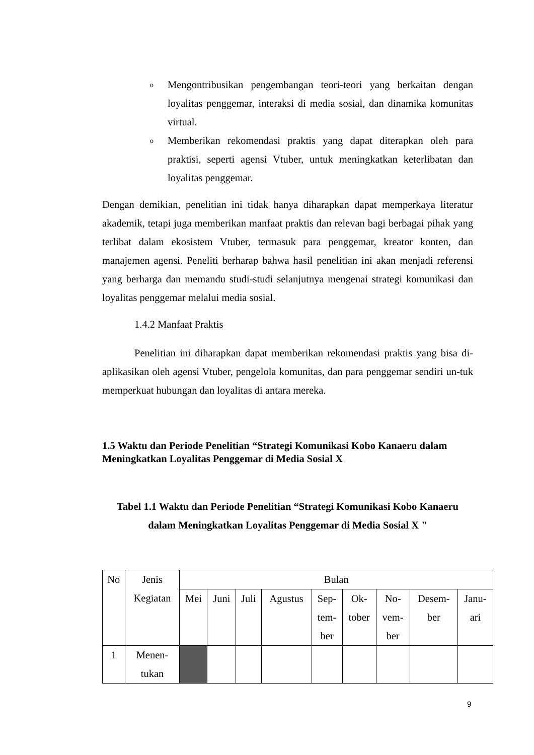o
Mengontribusikan pengembangan teori-teori yang berkaitan dengan loyalitas penggemar, interaksi di media sosial, dan dinamika komunitas virtual.
o
Memberikan rekomendasi praktis yang dapat diterapkan oleh para praktisi, seperti agensi Vtuber, untuk meningkatkan keterlibatan dan loyalitas penggemar.
Dengan demikian, penelitian ini tidak hanya diharapkan dapat memperkaya literatur akademik, tetapi juga memberikan manfaat praktis dan relevan bagi berbagai pihak yang terlibat dalam ekosistem Vtuber, termasuk para penggemar, kreator konten, dan manajemen agensi. Peneliti berharap bahwa hasil penelitian ini akan menjadi referensi yang berharga dan memandu studi-studi selanjutnya mengenai strategi komunikasi dan loyalitas penggemar melalui media sosial.
1.4.2 Manfaat Praktis
Penelitian ini diharapkan dapat memberikan rekomendasi praktis yang bisa di-aplikasikan oleh agensi Vtuber, pengelola komunitas, dan para penggemar sendiri un-tuk memperkuat hubungan dan loyalitas di antara mereka.
1.5 Waktu dan Periode Penelitian “Strategi Komunikasi Kobo Kanaeru dalam Meningkatkan Loyalitas Penggemar di Media Sosial X
Tabel 1.1 Waktu dan Periode Penelitian “Strategi Komunikasi Kobo Kanaeru
dalam Meningkatkan Loyalitas Penggemar di Media Sosial X "
| No | Jenis Kegiatan | Bulan | | | | | | | | |
| --- | --- | --- | --- | --- | --- | --- | --- | --- | --- | --- |
| | | Mei | Juni | Juli | Agustus | Sep- tem- ber | Ok- tober | No- vem- ber | Desem- ber | Janu- ari |
| 1 | Menen- tukan | | | | | | | | | |
9